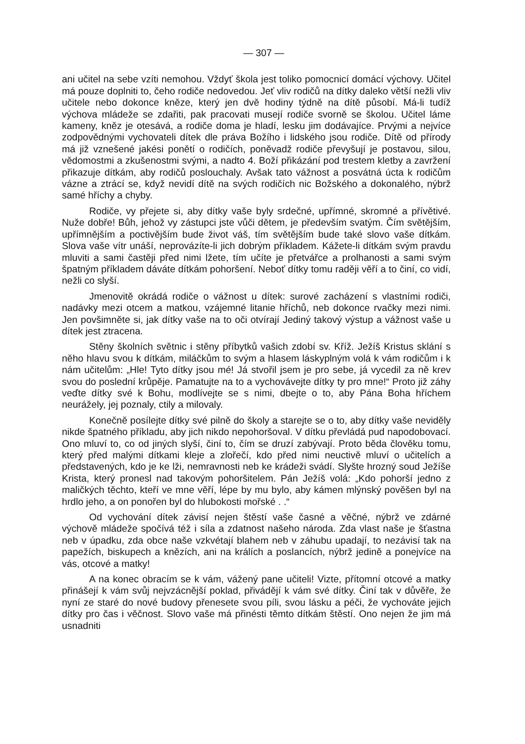— 307 —
ani učitel na sebe vzíti nemohou. Vždyť škola jest toliko pomocnicí domácí výchovy. Učitel má pouze doplniti to, čeho rodiče nedovedou. Jeť vliv rodičů na dítky daleko větší nežli vliv učitele nebo dokonce kněze, který jen dvě hodiny týdně na dítě působí. Má-li tudíž výchova mládeže se zdařiti, pak pracovati musejí rodiče svorně se školou. Učitel láme kameny, kněz je otesává, a rodiče doma je hladí, lesku jim dodávajíce. Prvými a nejvíce zodpovědnými vychovateli dítek dle práva Božího i lidského jsou rodiče. Dítě od přírody má již vznešené jakési ponětí o rodičích, poněvadž rodiče převyšují je postavou, silou, vědomostmi a zkušenostmi svými, a nadto 4. Boží přikázání pod trestem kletby a zavržení přikazuje dítkám, aby rodičů poslouchaly. Avšak tato vážnost a posvátná úcta k rodičům vázne a ztrácí se, když nevidí dítě na svých rodičích nic Božského a dokonalého, nýbrž samé hříchy a chyby.
Rodiče, vy přejete si, aby dítky vaše byly srdečné, upřímné, skromné a přívětivé. Nuže dobře! Bůh, jehož vy zástupci jste vůči dětem, je především svatým. Čím světějším, upřímnějším a poctivějším bude život váš, tím světějším bude také slovo vaše dítkám. Slova vaše vítr unáší, neprovázíte-li jich dobrým příkladem. Kážete-li dítkám svým pravdu mluviti a sami častěji před nimi lžete, tím učíte je přetvářce a prolhanosti a sami svým špatným příkladem dáváte dítkám pohoršení. Neboť dítky tomu raději věří a to činí, co vidí, nežli co slyší.
Jmenovitě okrádá rodiče o vážnost u dítek: surové zacházení s vlastními rodiči, nadávky mezi otcem a matkou, vzájemné litanie hříchů, neb dokonce rvačky mezi nimi. Jen povšimněte si, jak dítky vaše na to oči otvírají Jediný takový výstup a vážnost vaše u dítek jest ztracena.
Stěny školních světnic i stěny příbytků vašich zdobí sv. Kříž. Ježíš Kristus sklání s něho hlavu svou k dítkám, miláčkům to svým a hlasem láskyplným volá k vám rodičům i k nám učitelům: „Hle! Tyto dítky jsou mé! Já stvořil jsem je pro sebe, já vycedil za ně krev svou do poslední krůpěje. Pamatujte na to a vychovávejte dítky ty pro mne!“ Proto již záhy veďte dítky své k Bohu, modlívejte se s nimi, dbejte o to, aby Pána Boha hříchem neurážely, jej poznaly, ctily a milovaly.
Konečně posílejte dítky své pilně do školy a starejte se o to, aby dítky vaše neviděly nikde špatného příkladu, aby jich nikdo nepohoršoval. V dítku převládá pud napodobovací. Ono mluví to, co od jiných slyší, činí to, čím se druzí zabývají. Proto běda člověku tomu, který před malými dítkami kleje a zlořečí, kdo před nimi neuctivě mluví o učitelích a představených, kdo je ke lži, nemravnosti neb ke krádeži svádí. Slyšte hrozný soud Ježíše Krista, který pronesl nad takovým pohoršitelem. Pán Ježíš volá: „Kdo pohorší jedno z maličkých těchto, kteří ve mne věří, lépe by mu bylo, aby kámen mlýnský pověšen byl na hrdlo jeho, a on ponořen byl do hlubokosti mořské . .“
Od vychování dítek závisí nejen štěstí vaše časné a věčné, nýbrž ve zdárné výchově mládeže spočívá též i síla a zdatnost našeho národa. Zda vlast naše je šťastna neb v úpadku, zda obce naše vzkvétají blahem neb v záhubu upadají, to nezávisí tak na papežích, biskupech a knězích, ani na králích a poslancích, nýbrž jedině a ponejvíce na vás, otcové a matky!
A na konec obracím se k vám, vážený pane učiteli! Vizte, přítomní otcové a matky přinášejí k vám svůj nejvzácnější poklad, přivádějí k vám své dítky. Činí tak v důvěře, že nyní ze staré do nové budovy přenesete svou píli, svou lásku a péči, že vychováte jejich dítky pro čas i věčnost. Slovo vaše má přinésti těmto dítkám štěstí. Ono nejen že jim má usnadniti